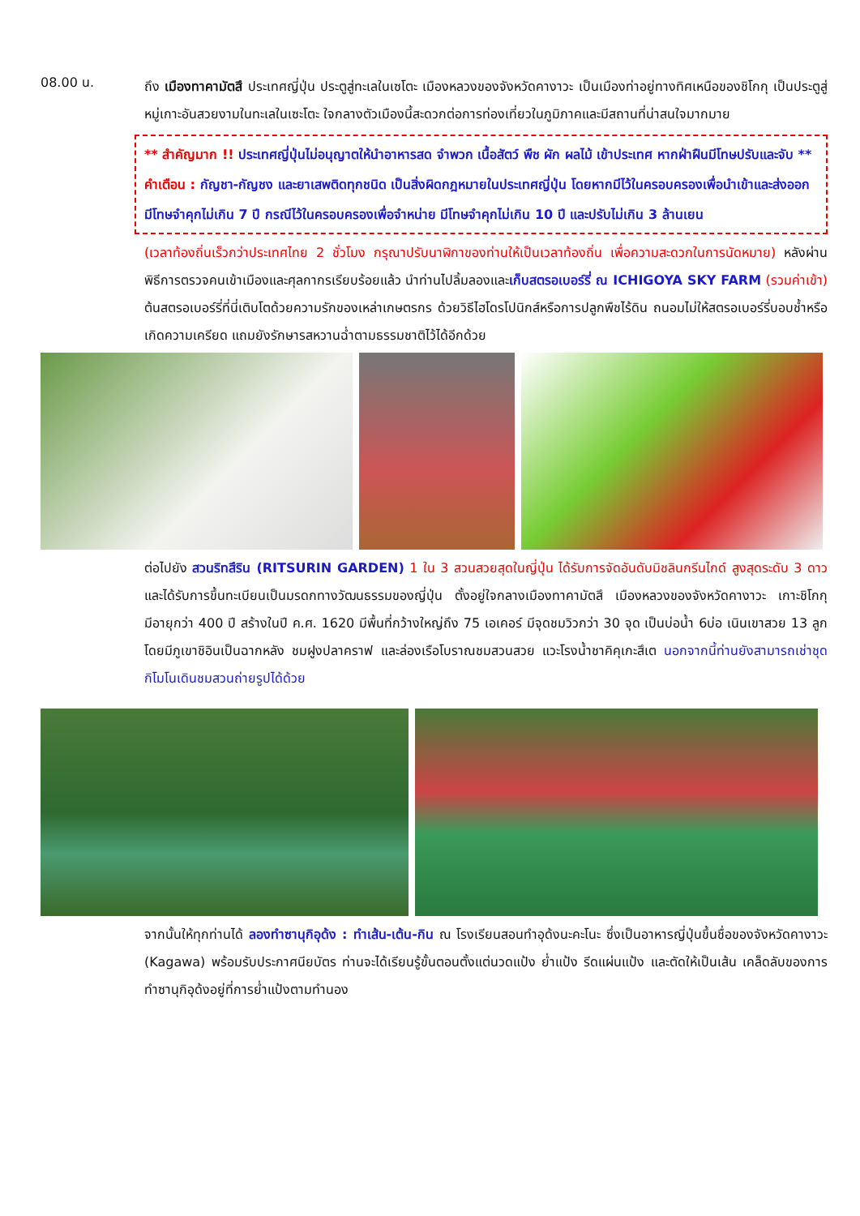08.00 น.
ถึง เมืองทาคามัตสึ ประเทศญี่ปุ่น ประตูสู่ทะเลในเซโตะ เมืองหลวงของจังหวัดคางาวะ เป็นเมืองท่าอยู่ทางทิศเหนือของชิโกกุ เป็นประตูสู่หมู่เกาะอันสวยงามในทะเลในเซะโตะ ใจกลางตัวเมืองนี้สะดวกต่อการท่องเที่ยวในภูมิภาคและมีสถานที่น่าสนใจมากมาย
** สำคัญมาก !! ประเทศญี่ปุ่นไม่อนุญาตให้นำอาหารสด จำพวก เนื้อสัตว์ พืช ผัก ผลไม้ เข้าประเทศ หากฝ่าฝืนมีโทษปรับและจับ **
คำเตือน : กัญชา-กัญชง และยาเสพติดทุกชนิด เป็นสิ่งผิดกฎหมายในประเทศญี่ปุ่น โดยหากมีไว้ในครอบครองเพื่อนำเข้าและส่งออก มีโทษจำคุกไม่เกิน 7 ปี กรณีไว้ในครอบครองเพื่อจำหน่าย มีโทษจำคุกไม่เกิน 10 ปี และปรับไม่เกิน 3 ล้านเยน
(เวลาท้องถิ่นเร็วกว่าประเทศไทย 2 ชั่วโมง กรุณาปรับนาฬิกาของท่านให้เป็นเวลาท้องถิ่น เพื่อความสะดวกในการนัดหมาย) หลังผ่านพิธีการตรวจคนเข้าเมืองและศุลกากรเรียบร้อยแล้ว นำท่านไปลิ้มลองและเก็บสตรอเบอร์รี่ ณ ICHIGOYA SKY FARM (รวมค่าเข้า) ต้นสตรอเบอร์รี่ที่นี่เติบโตด้วยความรักของเหล่าเกษตรกร ด้วยวิธีไฮโดรโปนิกส์หรือการปลูกพืชไร้ดิน ถนอมไม่ให้สตรอเบอร์รี่บอบช้ำหรือเกิดความเครียด แถมยังรักษารสหวานฉ่ำตามธรรมชาติไว้ได้อีกด้วย
ต่อไปยัง สวนริทสึริน (RITSURIN GARDEN) 1 ใน 3 สวนสวยสุดในญี่ปุ่น ได้รับการจัดอันดับมิชลินกรีนไกด์ สูงสุดระดับ 3 ดาว และได้รับการขึ้นทะเบียนเป็นมรดกทางวัฒนธรรมของญี่ปุ่น ตั้งอยู่ใจกลางเมืองทาคามัตสึ เมืองหลวงของจังหวัดคางาวะ เกาะชิโกกุ มีอายุกว่า 400 ปี สร้างในปี ค.ศ. 1620 มีพื้นที่กว้างใหญ่ถึง 75 เอเคอร์ มีจุดชมวิวกว่า 30 จุด เป็นบ่อน้ำ 6บ่อ เนินเขาสวย 13 ลูก โดยมีภูเขาชิอินเป็นฉากหลัง ชมฝูงปลาคราฟ และล่องเรือโบราณชมสวนสวย แวะโรงน้ำชาคิคุเกะสึเต นอกจากนี้ท่านยังสามารถเช่าชุดกิโมโนเดินชมสวนถ่ายรูปได้ด้วย
จากนั้นให้ทุกท่านได้ ลองทำซานุกิอุด้ง : ทำเส้น-เต้น-กิน ณ โรงเรียนสอนทำอุด้งนะคะโนะ ซึ่งเป็นอาหารญี่ปุ่นขึ้นชื่อของจังหวัดคางาวะ (Kagawa) พร้อมรับประกาศนียบัตร ท่านจะได้เรียนรู้ขั้นตอนตั้งแต่นวดแป้ง ย่ำแป้ง รีดแผ่นแป้ง และตัดให้เป็นเส้น เคล็ดลับของการทำซานุกิอุด้งอยู่ที่การย่ำแป้งตามทำนอง